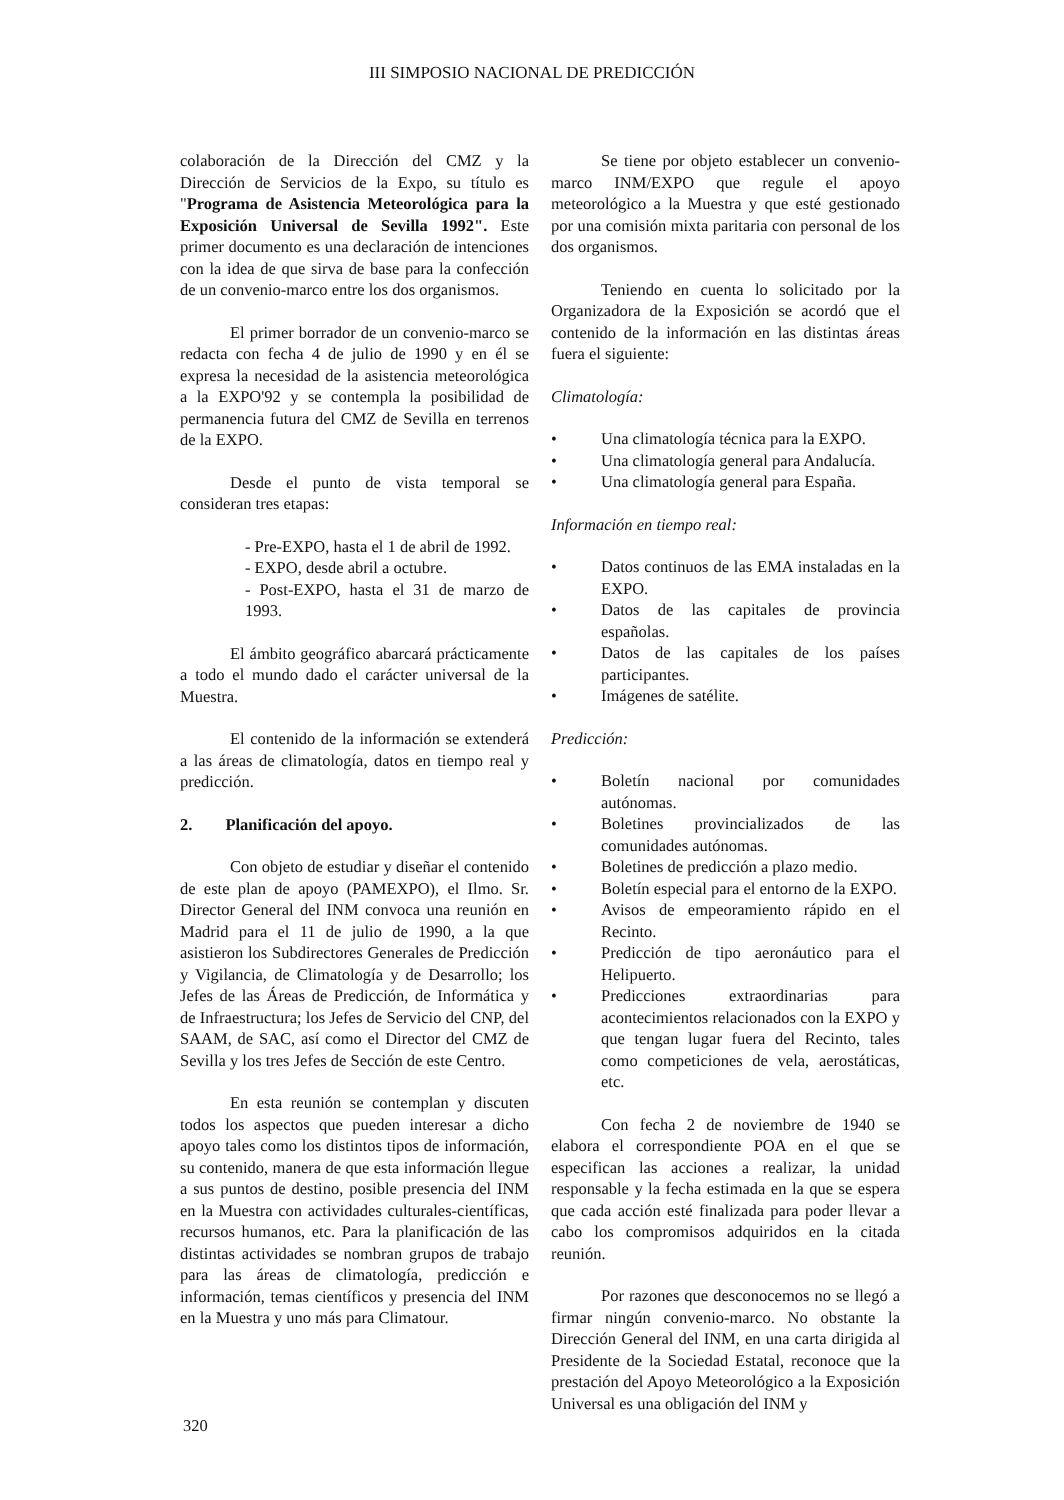III SIMPOSIO NACIONAL DE PREDICCIÓN
colaboración de la Dirección del CMZ y la Dirección de Servicios de la Expo, su título es "Programa de Asistencia Meteorológica para la Exposición Universal de Sevilla 1992". Este primer documento es una declaración de intenciones con la idea de que sirva de base para la confección de un convenio-marco entre los dos organismos.
El primer borrador de un convenio-marco se redacta con fecha 4 de julio de 1990 y en él se expresa la necesidad de la asistencia meteorológica a la EXPO'92 y se contempla la posibilidad de permanencia futura del CMZ de Sevilla en terrenos de la EXPO.
Desde el punto de vista temporal se consideran tres etapas:
- Pre-EXPO, hasta el 1 de abril de 1992.
- EXPO, desde abril a octubre.
- Post-EXPO, hasta el 31 de marzo de 1993.
El ámbito geográfico abarcará prácticamente a todo el mundo dado el carácter universal de la Muestra.
El contenido de la información se extenderá a las áreas de climatología, datos en tiempo real y predicción.
2. Planificación del apoyo.
Con objeto de estudiar y diseñar el contenido de este plan de apoyo (PAMEXPO), el Ilmo. Sr. Director General del INM convoca una reunión en Madrid para el 11 de julio de 1990, a la que asistieron los Subdirectores Generales de Predicción y Vigilancia, de Climatología y de Desarrollo; los Jefes de las Áreas de Predicción, de Informática y de Infraestructura; los Jefes de Servicio del CNP, del SAAM, de SAC, así como el Director del CMZ de Sevilla y los tres Jefes de Sección de este Centro.
En esta reunión se contemplan y discuten todos los aspectos que pueden interesar a dicho apoyo tales como los distintos tipos de información, su contenido, manera de que esta información llegue a sus puntos de destino, posible presencia del INM en la Muestra con actividades culturales-científicas, recursos humanos, etc. Para la planificación de las distintas actividades se nombran grupos de trabajo para las áreas de climatología, predicción e información, temas científicos y presencia del INM en la Muestra y uno más para Climatour.
Se tiene por objeto establecer un convenio-marco INM/EXPO que regule el apoyo meteorológico a la Muestra y que esté gestionado por una comisión mixta paritaria con personal de los dos organismos.
Teniendo en cuenta lo solicitado por la Organizadora de la Exposición se acordó que el contenido de la información en las distintas áreas fuera el siguiente:
Climatología:
• Una climatología técnica para la EXPO.
• Una climatología general para Andalucía.
• Una climatología general para España.
Información en tiempo real:
• Datos continuos de las EMA instaladas en la EXPO.
• Datos de las capitales de provincia españolas.
• Datos de las capitales de los países participantes.
• Imágenes de satélite.
Predicción:
• Boletín nacional por comunidades autónomas.
• Boletines provincializados de las comunidades autónomas.
• Boletines de predicción a plazo medio.
• Boletín especial para el entorno de la EXPO.
• Avisos de empeoramiento rápido en el Recinto.
• Predicción de tipo aeronáutico para el Helipuerto.
• Predicciones extraordinarias para acontecimientos relacionados con la EXPO y que tengan lugar fuera del Recinto, tales como competiciones de vela, aerostáticas, etc.
Con fecha 2 de noviembre de 1940 se elabora el correspondiente POA en el que se especifican las acciones a realizar, la unidad responsable y la fecha estimada en la que se espera que cada acción esté finalizada para poder llevar a cabo los compromisos adquiridos en la citada reunión.
Por razones que desconocemos no se llegó a firmar ningún convenio-marco. No obstante la Dirección General del INM, en una carta dirigida al Presidente de la Sociedad Estatal, reconoce que la prestación del Apoyo Meteorológico a la Exposición Universal es una obligación del INM y
320